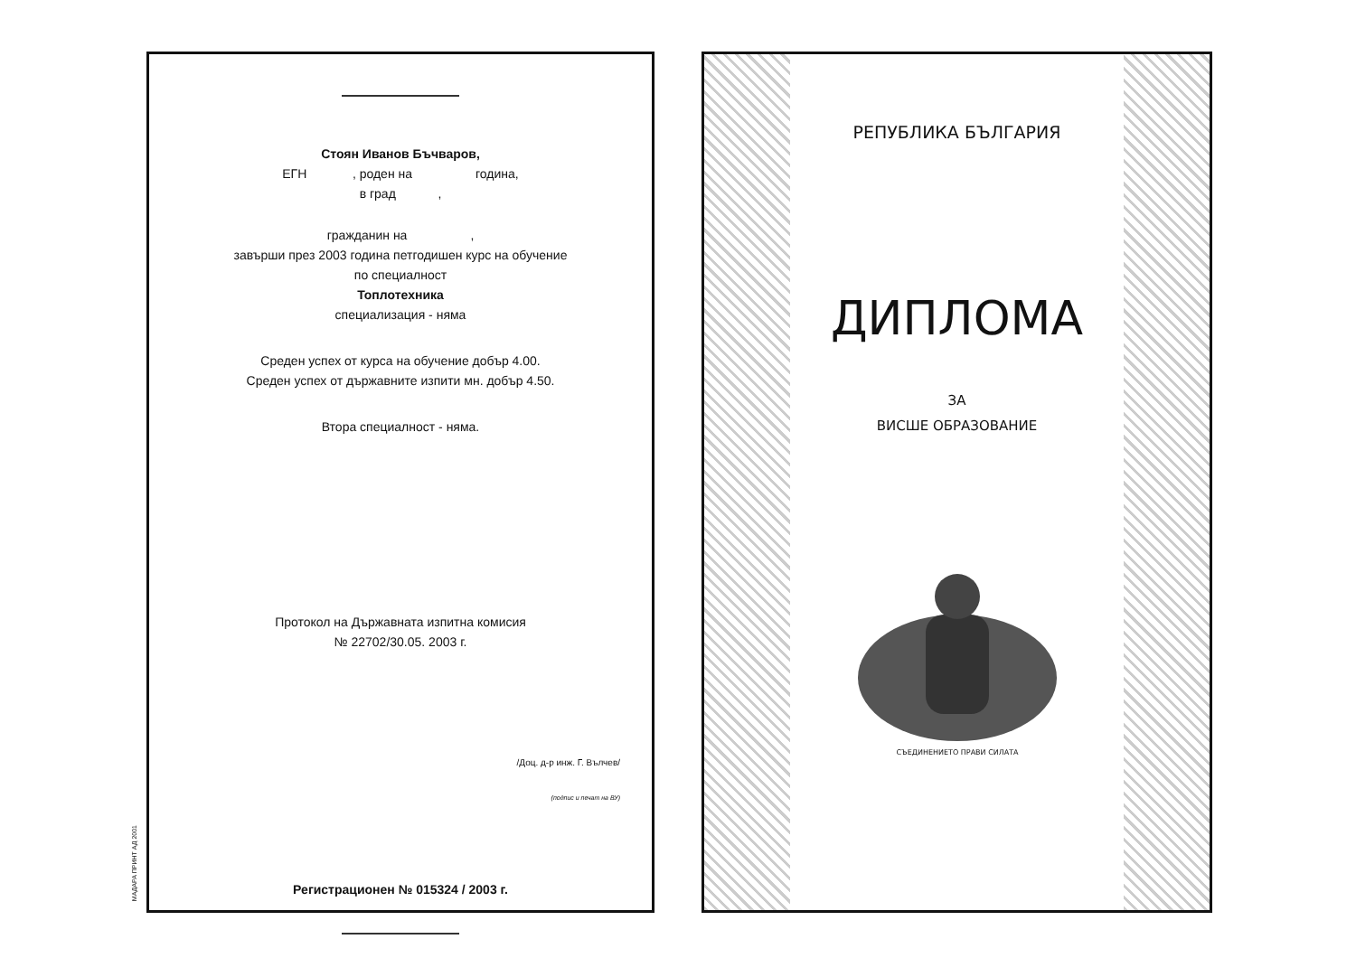Стоян Иванов Бъчваров,
ЕГН , роден на година,
в град ,
гражданин на ,
завърши през 2003 година петгодишен курс на обучение
по специалност
Топлотехника
специализация - няма
Среден успех от курса на обучение добър 4.00.
Среден успех от държавните изпити мн. добър 4.50.
Втора специалност - няма.
Протокол на Държавната изпитна комисия
№ 22702/30.05. 2003 г.
/Доц. д-р инж. Г. Вълчев/
(подпис и печат на ВУ)
Регистрационен № 015324 / 2003 г.
МАДАРА ПРИНТ АД 2001
РЕПУБЛИКА БЪЛГАРИЯ
ДИПЛОМА
ЗА
ВИСШЕ ОБРАЗОВАНИЕ
СЪЕДИНЕНИЕТО ПРАВИ СИЛАТА